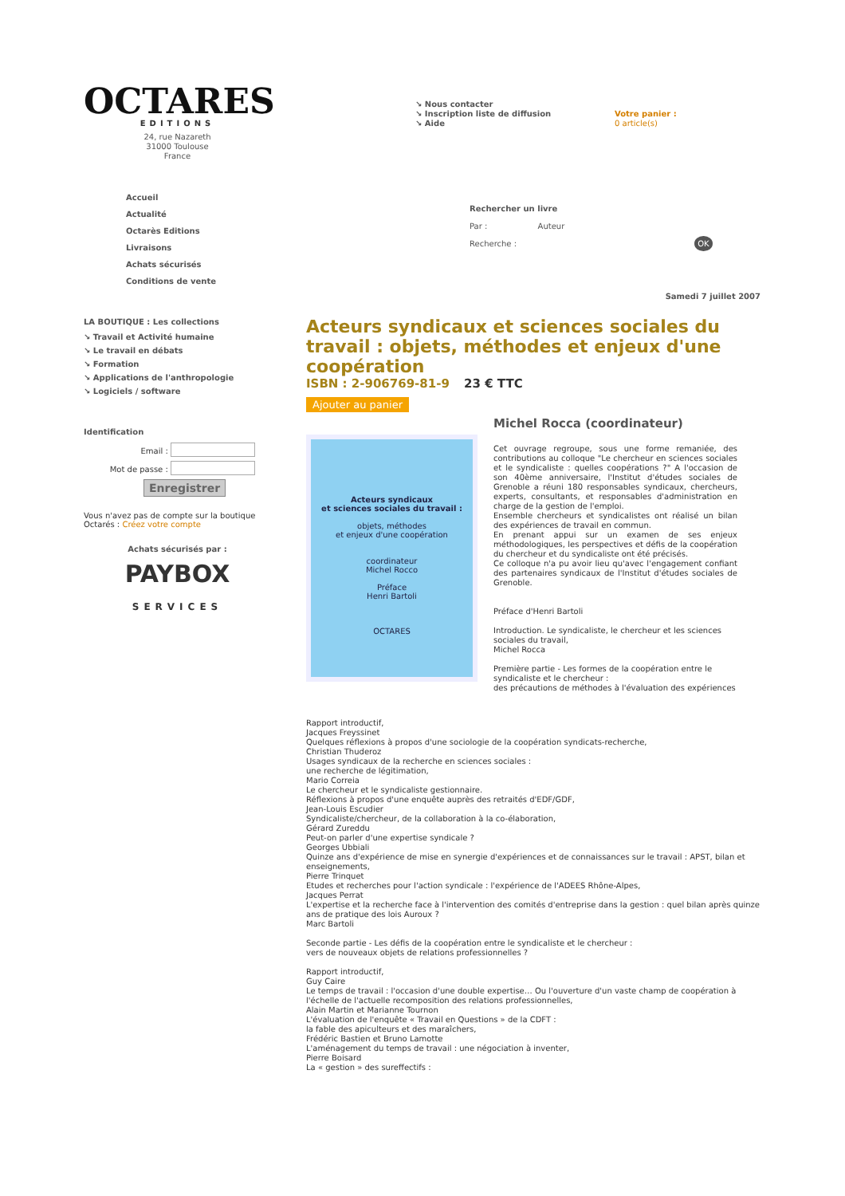OCTARES
EDITIONS
24, rue Nazareth
31000 Toulouse
France
Accueil
Actualité
Octarès Editions
Livraisons
Achats sécurisés
Conditions de vente
LA BOUTIQUE : Les collections
↘ Travail et Activité humaine
↘ Le travail en débats
↘ Formation
↘ Applications de l'anthropologie
↘ Logiciels / software
Identification
Email :
Mot de passe :
Enregistrer
Vous n'avez pas de compte sur la boutique Octarés : Créez votre compte
Achats sécurisés par :
PAYBOX
SERVICES
↘ Nous contacter
↘ Inscription liste de diffusion
↘ Aide
Votre panier :
0 article(s)
Rechercher un livre
Par : Auteur
Recherche : OK
Samedi 7 juillet 2007
Acteurs syndicaux et sciences sociales du travail : objets, méthodes et enjeux d'une coopération
ISBN : 2-906769-81-9 23 € TTC
Ajouter au panier
Acteurs syndicaux
et sciences sociales du travail :
objets, méthodes
et enjeux d'une coopération
coordinateur
Michel Rocco
Préface
Henri Bartoli
OCTARES
Michel Rocca (coordinateur)
Cet ouvrage regroupe, sous une forme remaniée, des contributions au colloque "Le chercheur en sciences sociales et le syndicaliste : quelles coopérations ?" A l'occasion de son 40ème anniversaire, l'Institut d'études sociales de Grenoble a réuni 180 responsables syndicaux, chercheurs, experts, consultants, et responsables d'administration en charge de la gestion de l'emploi.
Ensemble chercheurs et syndicalistes ont réalisé un bilan des expériences de travail en commun.
En prenant appui sur un examen de ses enjeux méthodologiques, les perspectives et défis de la coopération du chercheur et du syndicaliste ont été précisés.
Ce colloque n'a pu avoir lieu qu'avec l'engagement confiant des partenaires syndicaux de l'Institut d'études sociales de Grenoble.
Préface d'Henri Bartoli
Introduction. Le syndicaliste, le chercheur et les sciences sociales du travail,
Michel Rocca
Première partie - Les formes de la coopération entre le syndicaliste et le chercheur :
des précautions de méthodes à l'évaluation des expériences
Rapport introductif,
Jacques Freyssinet
Quelques réflexions à propos d'une sociologie de la coopération syndicats-recherche,
Christian Thuderoz
Usages syndicaux de la recherche en sciences sociales :
une recherche de légitimation,
Mario Correia
Le chercheur et le syndicaliste gestionnaire.
Réflexions à propos d'une enquête auprès des retraités d'EDF/GDF,
Jean-Louis Escudier
Syndicaliste/chercheur, de la collaboration à la co-élaboration,
Gérard Zureddu
Peut-on parler d'une expertise syndicale ?
Georges Ubbiali
Quinze ans d'expérience de mise en synergie d'expériences et de connaissances sur le travail : APST, bilan et enseignements,
Pierre Trinquet
Etudes et recherches pour l'action syndicale : l'expérience de l'ADEES Rhône-Alpes,
Jacques Perrat
L'expertise et la recherche face à l'intervention des comités d'entreprise dans la gestion : quel bilan après quinze ans de pratique des lois Auroux ?
Marc Bartoli
Seconde partie - Les défis de la coopération entre le syndicaliste et le chercheur :
vers de nouveaux objets de relations professionnelles ?
Rapport introductif,
Guy Caire
Le temps de travail : l'occasion d'une double expertise… Ou l'ouverture d'un vaste champ de coopération à l'échelle de l'actuelle recomposition des relations professionnelles,
Alain Martin et Marianne Tournon
L'évaluation de l'enquête « Travail en Questions » de la CDFT :
la fable des apiculteurs et des maraîchers,
Frédéric Bastien et Bruno Lamotte
L'aménagement du temps de travail : une négociation à inventer,
Pierre Boisard
La « gestion » des sureffectifs :